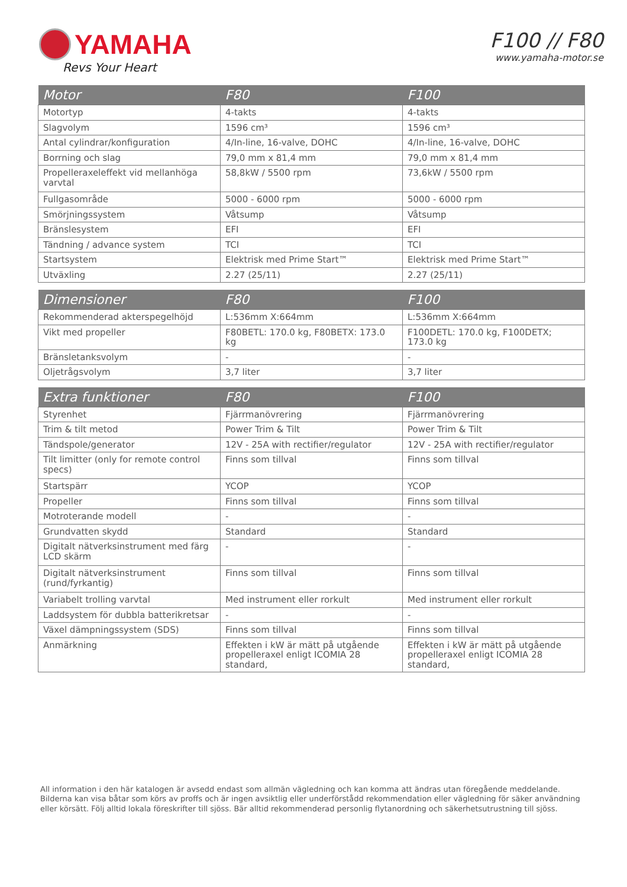YAMAHA
Revs Your Heart
F100 // F80
www.yamaha-motor.se
| Motor | F80 | F100 |
| --- | --- | --- |
| Motortyp | 4-takts | 4-takts |
| Slagvolym | 1596 cm³ | 1596 cm³ |
| Antal cylindrar/konfiguration | 4/In-line, 16-valve, DOHC | 4/In-line, 16-valve, DOHC |
| Borrning och slag | 79,0 mm x 81,4 mm | 79,0 mm x 81,4 mm |
| Propelleraxeleffekt vid mellanhöga varvtal | 58,8kW / 5500 rpm | 73,6kW / 5500 rpm |
| Fullgasområde | 5000 - 6000 rpm | 5000 - 6000 rpm |
| Smörjningssystem | Våtsump | Våtsump |
| Bränslesystem | EFI | EFI |
| Tändning / advance system | TCI | TCI |
| Startsystem | Elektrisk med Prime Start™ | Elektrisk med Prime Start™ |
| Utväxling | 2.27 (25/11) | 2.27 (25/11) |
| Dimensioner | F80 | F100 |
| --- | --- | --- |
| Rekommenderad akterspegelhöjd | L:536mm X:664mm | L:536mm X:664mm |
| Vikt med propeller | F80BETL: 170.0 kg, F80BETX: 173.0 kg | F100DETL: 170.0 kg, F100DETX; 173.0 kg |
| Bränsletanksvolym | - | - |
| Oljetrågsvolym | 3,7 liter | 3,7 liter |
| Extra funktioner | F80 | F100 |
| --- | --- | --- |
| Styrenhet | Fjärrmanövrering | Fjärrmanövrering |
| Trim & tilt metod | Power Trim & Tilt | Power Trim & Tilt |
| Tändspole/generator | 12V - 25A with rectifier/regulator | 12V - 25A with rectifier/regulator |
| Tilt limitter (only for remote control specs) | Finns som tillval | Finns som tillval |
| Startspärr | YCOP | YCOP |
| Propeller | Finns som tillval | Finns som tillval |
| Motroterande modell | - | - |
| Grundvatten skydd | Standard | Standard |
| Digitalt nätverksinstrument med färg LCD skärm | - | - |
| Digitalt nätverksinstrument (rund/fyrkantig) | Finns som tillval | Finns som tillval |
| Variabelt trolling varvtal | Med instrument eller rorkult | Med instrument eller rorkult |
| Laddsystem för dubbla batterikretsar | - | - |
| Växel dämpningssystem (SDS) | Finns som tillval | Finns som tillval |
| Anmärkning | Effekten i kW är mätt på utgående propelleraxel enligt ICOMIA 28 standard, | Effekten i kW är mätt på utgående propelleraxel enligt ICOMIA 28 standard, |
All information i den här katalogen är avsedd endast som allmän vägledning och kan komma att ändras utan föregående meddelande. Bilderna kan visa båtar som körs av proffs och är ingen avsiktlig eller underförstådd rekommendation eller vägledning för säker användning eller körsätt. Följ alltid lokala föreskrifter till sjöss. Bär alltid rekommenderad personlig flytanordning och säkerhetsutrustning till sjöss.